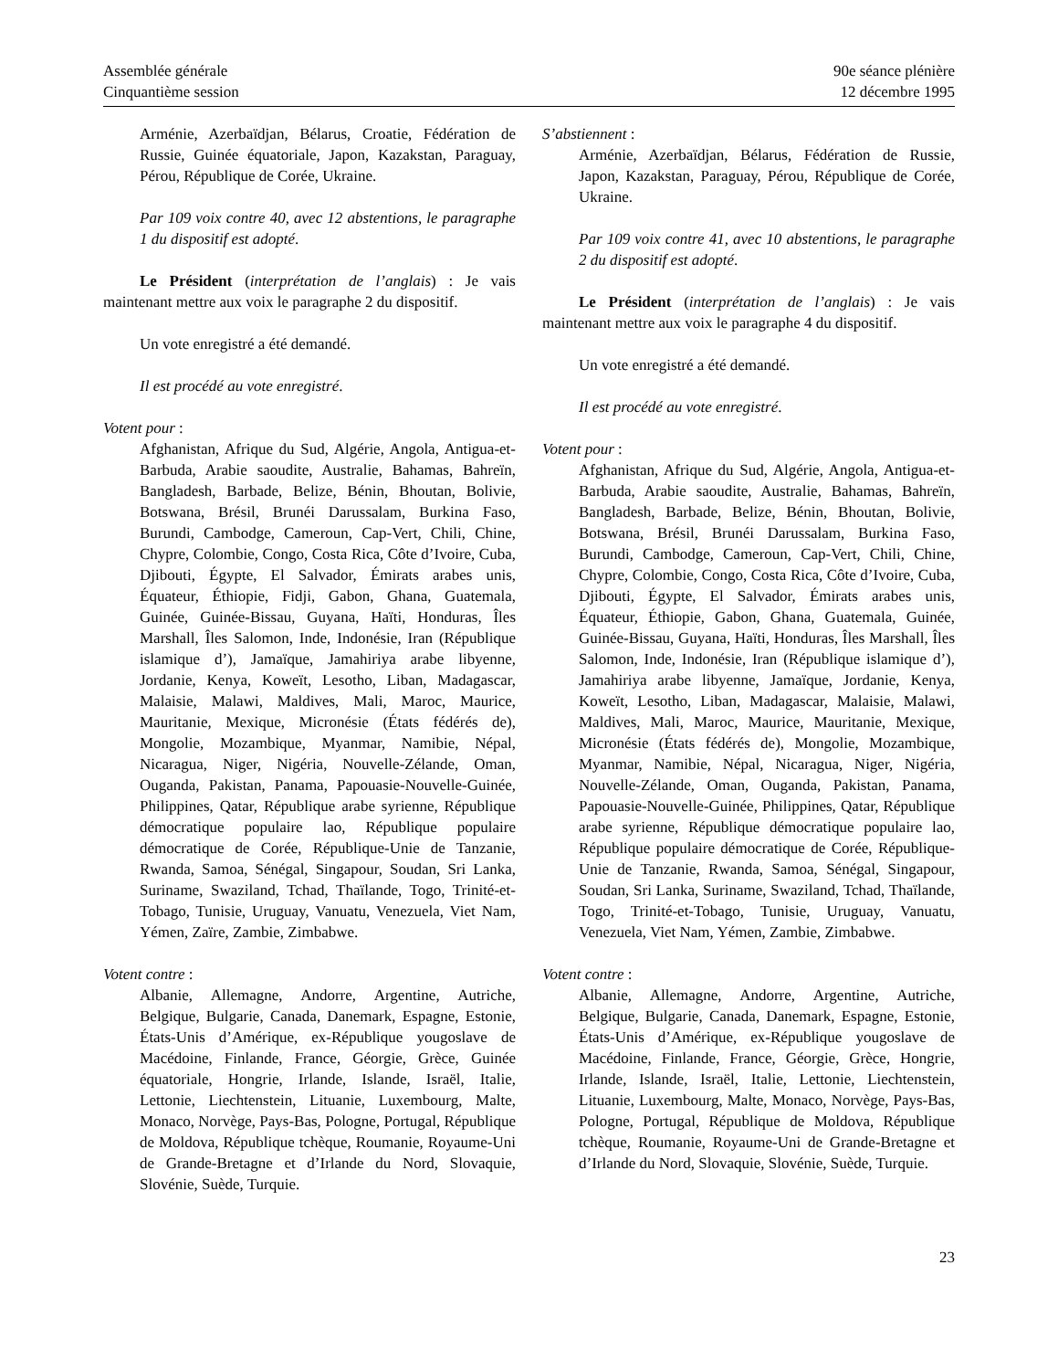Assemblée générale
Cinquantième session
90e séance plénière
12 décembre 1995
Arménie, Azerbaïdjan, Bélarus, Croatie, Fédération de Russie, Guinée équatoriale, Japon, Kazakstan, Paraguay, Pérou, République de Corée, Ukraine.
Par 109 voix contre 40, avec 12 abstentions, le paragraphe 1 du dispositif est adopté.
Le Président (interprétation de l’anglais) : Je vais maintenant mettre aux voix le paragraphe 2 du dispositif.
Un vote enregistré a été demandé.
Il est procédé au vote enregistré.
Votent pour :
Afghanistan, Afrique du Sud, Algérie, Angola, Antigua-et-Barbuda, Arabie saoudite, Australie, Bahamas, Bahreïn, Bangladesh, Barbade, Belize, Bénin, Bhoutan, Bolivie, Botswana, Brésil, Brunéi Darussalam, Burkina Faso, Burundi, Cambodge, Cameroun, Cap-Vert, Chili, Chine, Chypre, Colombie, Congo, Costa Rica, Côte d’Ivoire, Cuba, Djibouti, Égypte, El Salvador, Émirats arabes unis, Équateur, Éthiopie, Fidji, Gabon, Ghana, Guatemala, Guinée, Guinée-Bissau, Guyana, Haïti, Honduras, Îles Marshall, Îles Salomon, Inde, Indonésie, Iran (République islamique d’), Jamaïque, Jamahiriya arabe libyenne, Jordanie, Kenya, Koweït, Lesotho, Liban, Madagascar, Malaisie, Malawi, Maldives, Mali, Maroc, Maurice, Mauritanie, Mexique, Micronésie (États fédérés de), Mongolie, Mozambique, Myanmar, Namibie, Népal, Nicaragua, Niger, Nigéria, Nouvelle-Zélande, Oman, Ouganda, Pakistan, Panama, Papouasie-Nouvelle-Guinée, Philippines, Qatar, République arabe syrienne, République démocratique populaire lao, République populaire démocratique de Corée, République-Unie de Tanzanie, Rwanda, Samoa, Sénégal, Singapour, Soudan, Sri Lanka, Suriname, Swaziland, Tchad, Thaïlande, Togo, Trinité-et-Tobago, Tunisie, Uruguay, Vanuatu, Venezuela, Viet Nam, Yémen, Zaïre, Zambie, Zimbabwe.
Votent contre :
Albanie, Allemagne, Andorre, Argentine, Autriche, Belgique, Bulgarie, Canada, Danemark, Espagne, Estonie, États-Unis d’Amérique, ex-République yougoslave de Macédoine, Finlande, France, Géorgie, Grèce, Guinée équatoriale, Hongrie, Irlande, Islande, Israël, Italie, Lettonie, Liechtenstein, Lituanie, Luxembourg, Malte, Monaco, Norvège, Pays-Bas, Pologne, Portugal, République de Moldova, République tchèque, Roumanie, Royaume-Uni de Grande-Bretagne et d’Irlande du Nord, Slovaquie, Slovénie, Suède, Turquie.
S’abstiennent :
Arménie, Azerbaïdjan, Bélarus, Fédération de Russie, Japon, Kazakstan, Paraguay, Pérou, République de Corée, Ukraine.
Par 109 voix contre 41, avec 10 abstentions, le paragraphe 2 du dispositif est adopté.
Le Président (interprétation de l’anglais) : Je vais maintenant mettre aux voix le paragraphe 4 du dispositif.
Un vote enregistré a été demandé.
Il est procédé au vote enregistré.
Votent pour :
Afghanistan, Afrique du Sud, Algérie, Angola, Antigua-et-Barbuda, Arabie saoudite, Australie, Bahamas, Bahreïn, Bangladesh, Barbade, Belize, Bénin, Bhoutan, Bolivie, Botswana, Brésil, Brunéi Darussalam, Burkina Faso, Burundi, Cambodge, Cameroun, Cap-Vert, Chili, Chine, Chypre, Colombie, Congo, Costa Rica, Côte d’Ivoire, Cuba, Djibouti, Égypte, El Salvador, Émirats arabes unis, Équateur, Éthiopie, Gabon, Ghana, Guatemala, Guinée, Guinée-Bissau, Guyana, Haïti, Honduras, Îles Marshall, Îles Salomon, Inde, Indonésie, Iran (République islamique d’), Jamahiriya arabe libyenne, Jamaïque, Jordanie, Kenya, Koweït, Lesotho, Liban, Madagascar, Malaisie, Malawi, Maldives, Mali, Maroc, Maurice, Mauritanie, Mexique, Micronésie (États fédérés de), Mongolie, Mozambique, Myanmar, Namibie, Népal, Nicaragua, Niger, Nigéria, Nouvelle-Zélande, Oman, Ouganda, Pakistan, Panama, Papouasie-Nouvelle-Guinée, Philippines, Qatar, République arabe syrienne, République démocratique populaire lao, République populaire démocratique de Corée, République-Unie de Tanzanie, Rwanda, Samoa, Sénégal, Singapour, Soudan, Sri Lanka, Suriname, Swaziland, Tchad, Thaïlande, Togo, Trinité-et-Tobago, Tunisie, Uruguay, Vanuatu, Venezuela, Viet Nam, Yémen, Zambie, Zimbabwe.
Votent contre :
Albanie, Allemagne, Andorre, Argentine, Autriche, Belgique, Bulgarie, Canada, Danemark, Espagne, Estonie, États-Unis d’Amérique, ex-République yougoslave de Macédoine, Finlande, France, Géorgie, Grèce, Hongrie, Irlande, Islande, Israël, Italie, Lettonie, Liechtenstein, Lituanie, Luxembourg, Malte, Monaco, Norvège, Pays-Bas, Pologne, Portugal, République de Moldova, République tchèque, Roumanie, Royaume-Uni de Grande-Bretagne et d’Irlande du Nord, Slovaquie, Slovénie, Suède, Turquie.
23